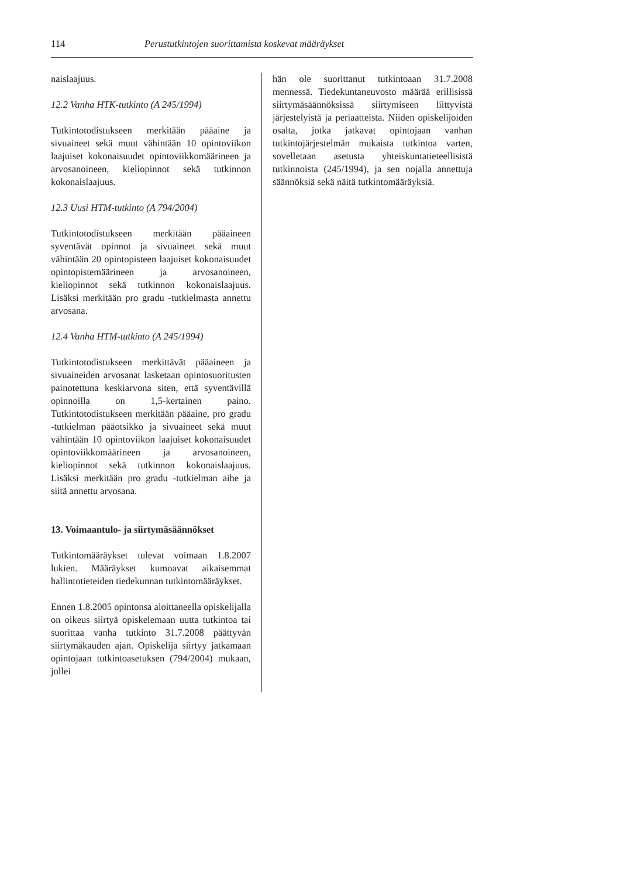114 Perustutkintojen suorittamista koskevat määräykset
naislaajuus.
12.2 Vanha HTK-tutkinto (A 245/1994)
Tutkintotodistukseen merkitään pääaine ja sivuaineet sekä muut vähintään 10 opintoviikon laajuiset kokonaisuudet opintoviikkomäärineen ja arvosanoineen, kieliopinnot sekä tutkinnon kokonaislaajuus.
12.3 Uusi HTM-tutkinto (A 794/2004)
Tutkintotodistukseen merkitään pääaineen syventävät opinnot ja sivuaineet sekä muut vähintään 20 opintopisteen laajuiset kokonaisuudet opintopistemäärineen ja arvosanoineen, kieliopinnot sekä tutkinnon kokonaislaajuus. Lisäksi merkitään pro gradu -tutkielmasta annettu arvosana.
12.4 Vanha HTM-tutkinto (A 245/1994)
Tutkintotodistukseen merkittävät pääaineen ja sivuaineiden arvosanat lasketaan opintosuoritusten painotettuna keskiarvona siten, että syventävillä opinnoilla on 1,5-kertainen paino. Tutkintotodistukseen merkitään pääaine, pro gradu -tutkielman pääotsikko ja sivuaineet sekä muut vähintään 10 opintoviikon laajuiset kokonaisuudet opintoviikkomäärineen ja arvosanoineen, kieliopinnot sekä tutkinnon kokonaislaajuus. Lisäksi merkitään pro gradu -tutkielman aihe ja siitä annettu arvosana.
13. Voimaantulo- ja siirtymäsäännökset
Tutkintomääräykset tulevat voimaan 1.8.2007 lukien. Määräykset kumoavat aikaisemmat hallintotieteiden tiedekunnan tutkintomääräykset.
Ennen 1.8.2005 opintonsa aloittaneella opiskelijalla on oikeus siirtyä opiskelemaan uutta tutkintoa tai suorittaa vanha tutkinto 31.7.2008 päättyvän siirtymäkauden ajan. Opiskelija siirtyy jatkamaan opintojaan tutkintoasetuksen (794/2004) mukaan, jollei
hän ole suorittanut tutkintoaan 31.7.2008 mennessä. Tiedekuntaneuvosto määrää erillisissä siirtymäsäännöksissä siirtymiseen liittyvistä järjestelyistä ja periaatteista. Niiden opiskelijoiden osalta, jotka jatkavat opintojaan vanhan tutkintojärjestelmän mukaista tutkintoa varten, sovelletaan asetusta yhteiskuntatieteellisistä tutkinnoista (245/1994), ja sen nojalla annettuja säännöksiä sekä näitä tutkintomääräyksiä.